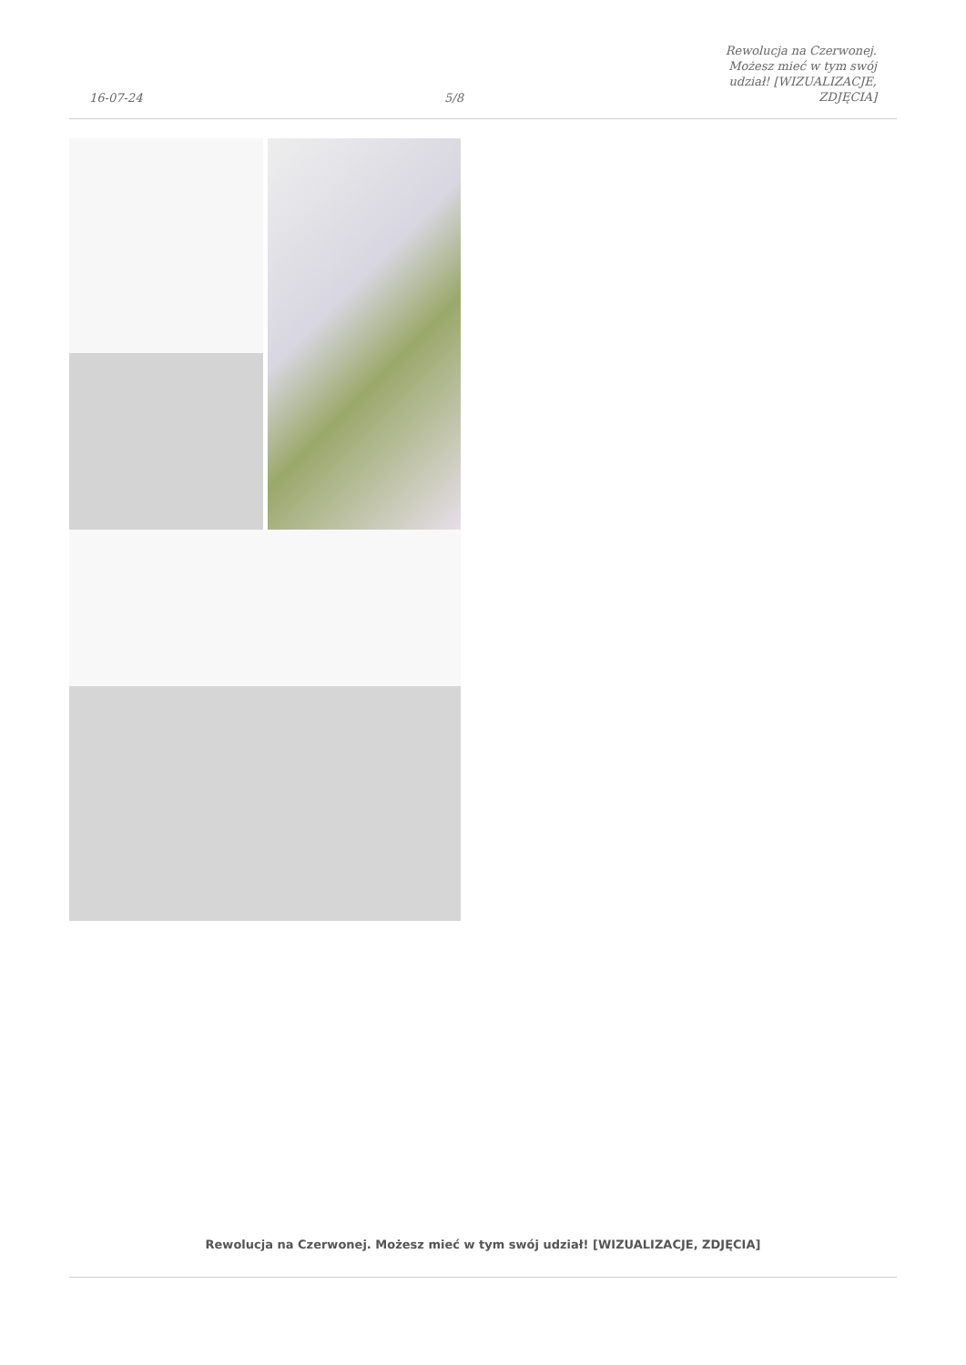16-07-24
5/8
Rewolucja na Czerwonej. Możesz mieć w tym swój udział! [WIZUALIZACJE, ZDJĘCIA]
Rewolucja na Czerwonej. Możesz mieć w tym swój udział! [WIZUALIZACJE, ZDJĘCIA]